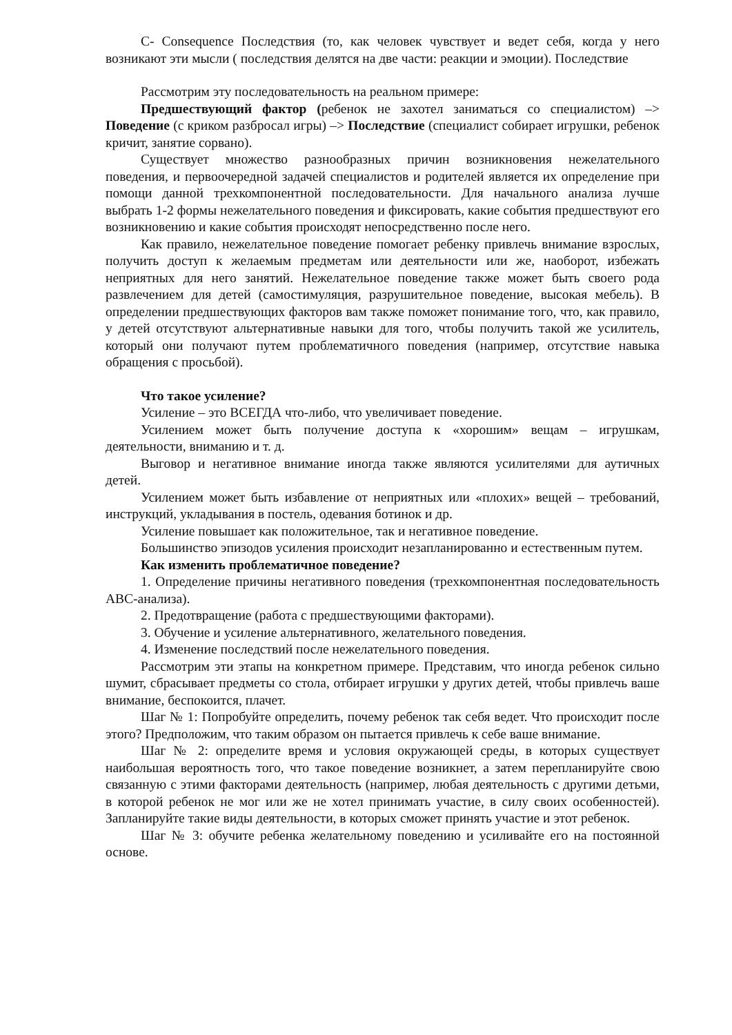C- Consequence Последствия (то, как человек чувствует и ведет себя, когда у него возникают эти мысли ( последствия делятся на две части: реакции и эмоции). Последствие
Рассмотрим эту последовательность на реальном примере:
Предшествующий фактор (ребенок не захотел заниматься со специалистом) –> Поведение (с криком разбросал игры) –> Последствие (специалист собирает игрушки, ребенок кричит, занятие сорвано).
Существует множество разнообразных причин возникновения нежелательного поведения, и первоочередной задачей специалистов и родителей является их определение при помощи данной трехкомпонентной последовательности. Для начального анализа лучше выбрать 1-2 формы нежелательного поведения и фиксировать, какие события предшествуют его возникновению и какие события происходят непосредственно после него.
Как правило, нежелательное поведение помогает ребенку привлечь внимание взрослых, получить доступ к желаемым предметам или деятельности или же, наоборот, избежать неприятных для него занятий. Нежелательное поведение также может быть своего рода развлечением для детей (самостимуляция, разрушительное поведение, высокая мебель). В определении предшествующих факторов вам также поможет понимание того, что, как правило, у детей отсутствуют альтернативные навыки для того, чтобы получить такой же усилитель, который они получают путем проблематичного поведения (например, отсутствие навыка обращения с просьбой).
Что такое усиление?
Усиление – это ВСЕГДА что-либо, что увеличивает поведение.
Усилением может быть получение доступа к «хорошим» вещам – игрушкам, деятельности, вниманию и т. д.
Выговор и негативное внимание иногда также являются усилителями для аутичных детей.
Усилением может быть избавление от неприятных или «плохих» вещей – требований, инструкций, укладывания в постель, одевания ботинок и др.
Усиление повышает как положительное, так и негативное поведение.
Большинство эпизодов усиления происходит незапланированно и естественным путем.
Как изменить проблематичное поведение?
1. Определение причины негативного поведения (трехкомпонентная последовательность АВС-анализа).
2. Предотвращение (работа с предшествующими факторами).
3. Обучение и усиление альтернативного, желательного поведения.
4. Изменение последствий после нежелательного поведения.
Рассмотрим эти этапы на конкретном примере. Представим, что иногда ребенок сильно шумит, сбрасывает предметы со стола, отбирает игрушки у других детей, чтобы привлечь ваше внимание, беспокоится, плачет.
Шаг № 1: Попробуйте определить, почему ребенок так себя ведет. Что происходит после этого? Предположим, что таким образом он пытается привлечь к себе ваше внимание.
Шаг № 2: определите время и условия окружающей среды, в которых существует наибольшая вероятность того, что такое поведение возникнет, а затем перепланируйте свою связанную с этими факторами деятельность (например, любая деятельность с другими детьми, в которой ребенок не мог или же не хотел принимать участие, в силу своих особенностей). Запланируйте такие виды деятельности, в которых сможет принять участие и этот ребенок.
Шаг № 3: обучите ребенка желательному поведению и усиливайте его на постоянной основе.